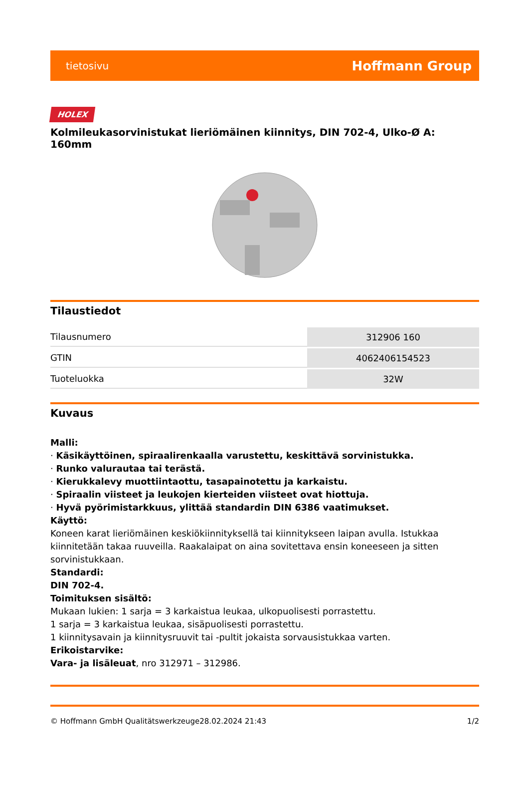tietosivu Hoffmann Group
HOLEX
Kolmileukasorvinistukat lieriömäinen kiinnitys, DIN 702-4, Ulko-Ø A: 160mm
Tilaustiedot
| Tilausnumero | 312906 160 |
| GTIN | 4062406154523 |
| Tuoteluokka | 32W |
Kuvaus
Malli:
· Käsikäyttöinen, spiraalirenkaalla varustettu, keskittävä sorvinistukka.
· Runko valurautaa tai terästä.
· Kierukkalevy muottiintaottu, tasapainotettu ja karkaistu.
· Spiraalin viisteet ja leukojen kierteiden viisteet ovat hiottuja.
· Hyvä pyörimistarkkuus, ylittää standardin DIN 6386 vaatimukset.
Käyttö:
Koneen karat lieriömäinen keskiökiinnityksellä tai kiinnitykseen laipan avulla. Istukkaa kiinnitetään takaa ruuveilla. Raakalaipat on aina sovitettava ensin koneeseen ja sitten sorvinistukkaan.
Standardi:
DIN 702-4.
Toimituksen sisältö:
Mukaan lukien: 1 sarja = 3 karkaistua leukaa, ulkopuolisesti porrastettu.
1 sarja = 3 karkaistua leukaa, sisäpuolisesti porrastettu.
1 kiinnitysavain ja kiinnitysruuvit tai -pultit jokaista sorvausistukkaa varten.
Erikoistarvike:
Vara- ja lisäleuat, nro 312971 – 312986.
© Hoffmann GmbH Qualitätswerkzeuge 28.02.2024 21:43 1/2